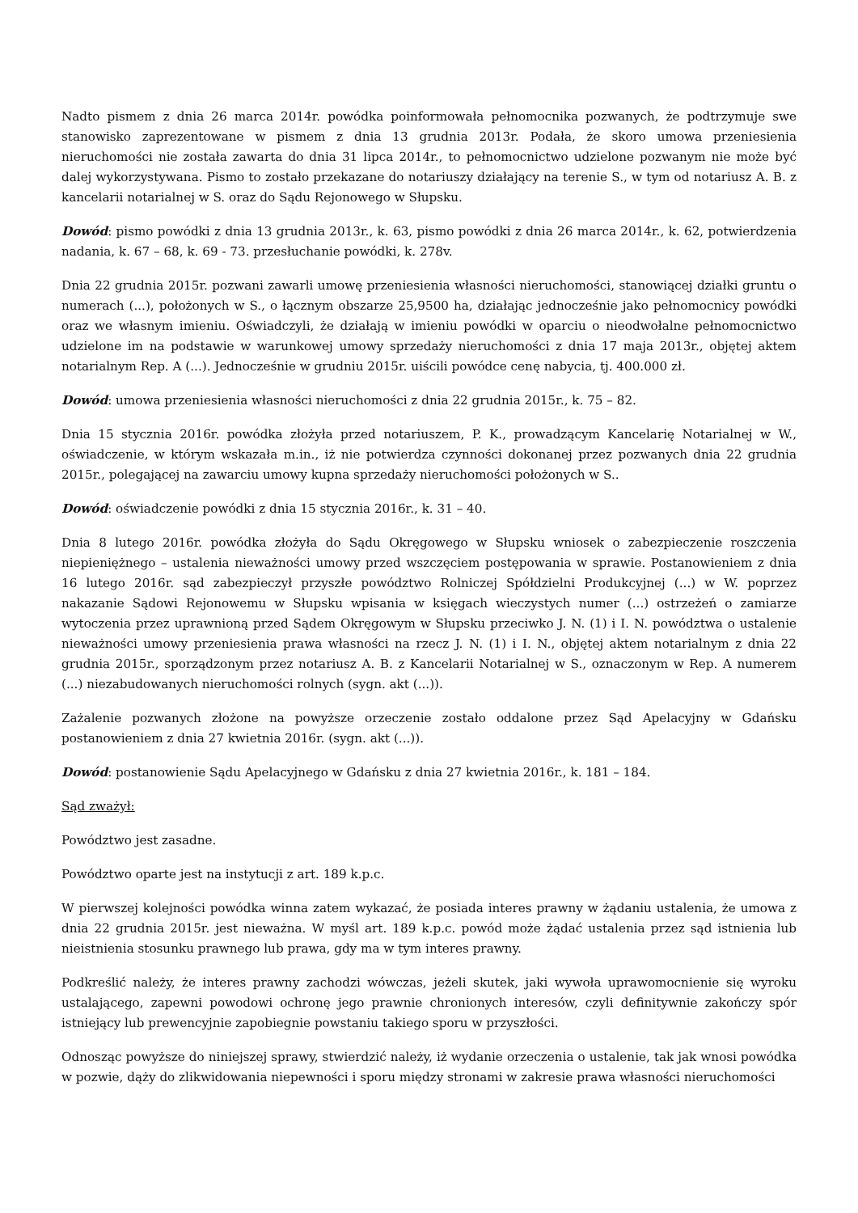Nadto pismem z dnia 26 marca 2014r. powódka poinformowała pełnomocnika pozwanych, że podtrzymuje swe stanowisko zaprezentowane w pismem z dnia 13 grudnia 2013r. Podała, że skoro umowa przeniesienia nieruchomości nie została zawarta do dnia 31 lipca 2014r., to pełnomocnictwo udzielone pozwanym nie może być dalej wykorzystywana. Pismo to zostało przekazane do notariuszy działający na terenie S., w tym od notariusz A. B. z kancelarii notarialnej w S. oraz do Sądu Rejonowego w Słupsku.
Dowód: pismo powódki z dnia 13 grudnia 2013r., k. 63, pismo powódki z dnia 26 marca 2014r., k. 62, potwierdzenia nadania, k. 67 – 68, k. 69 - 73. przesłuchanie powódki, k. 278v.
Dnia 22 grudnia 2015r. pozwani zawarli umowę przeniesienia własności nieruchomości, stanowiącej działki gruntu o numerach (...), położonych w S., o łącznym obszarze 25,9500 ha, działając jednocześnie jako pełnomocnicy powódki oraz we własnym imieniu. Oświadczyli, że działają w imieniu powódki w oparciu o nieodwołalne pełnomocnictwo udzielone im na podstawie w warunkowej umowy sprzedaży nieruchomości z dnia 17 maja 2013r., objętej aktem notarialnym Rep. A (...). Jednocześnie w grudniu 2015r. uiścili powódce cenę nabycia, tj. 400.000 zł.
Dowód: umowa przeniesienia własności nieruchomości z dnia 22 grudnia 2015r., k. 75 – 82.
Dnia 15 stycznia 2016r. powódka złożyła przed notariuszem, P. K., prowadzącym Kancelarię Notarialnej w W., oświadczenie, w którym wskazała m.in., iż nie potwierdza czynności dokonanej przez pozwanych dnia 22 grudnia 2015r., polegającej na zawarciu umowy kupna sprzedaży nieruchomości położonych w S..
Dowód: oświadczenie powódki z dnia 15 stycznia 2016r., k. 31 – 40.
Dnia 8 lutego 2016r. powódka złożyła do Sądu Okręgowego w Słupsku wniosek o zabezpieczenie roszczenia niepieniężnego – ustalenia nieważności umowy przed wszczęciem postępowania w sprawie. Postanowieniem z dnia 16 lutego 2016r. sąd zabezpieczył przyszłe powództwo Rolniczej Spółdzielni Produkcyjnej (...) w W. poprzez nakazanie Sądowi Rejonowemu w Słupsku wpisania w księgach wieczystych numer (...) ostrzeżeń o zamiarze wytoczenia przez uprawnioną przed Sądem Okręgowym w Słupsku przeciwko J. N. (1) i I. N. powództwa o ustalenie nieważności umowy przeniesienia prawa własności na rzecz J. N. (1) i I. N., objętej aktem notarialnym z dnia 22 grudnia 2015r., sporządzonym przez notariusz A. B. z Kancelarii Notarialnej w S., oznaczonym w Rep. A numerem (...) niezabudowanych nieruchomości rolnych (sygn. akt (...)).
Zażalenie pozwanych złożone na powyższe orzeczenie zostało oddalone przez Sąd Apelacyjny w Gdańsku postanowieniem z dnia 27 kwietnia 2016r. (sygn. akt (...)).
Dowód: postanowienie Sądu Apelacyjnego w Gdańsku z dnia 27 kwietnia 2016r., k. 181 – 184.
Sąd zważył:
Powództwo jest zasadne.
Powództwo oparte jest na instytucji z art. 189 k.p.c.
W pierwszej kolejności powódka winna zatem wykazać, że posiada interes prawny w żądaniu ustalenia, że umowa z dnia 22 grudnia 2015r. jest nieważna. W myśl art. 189 k.p.c. powód może żądać ustalenia przez sąd istnienia lub nieistnienia stosunku prawnego lub prawa, gdy ma w tym interes prawny.
Podkreślić należy, że interes prawny zachodzi wówczas, jeżeli skutek, jaki wywoła uprawomocnienie się wyroku ustalającego, zapewni powodowi ochronę jego prawnie chronionych interesów, czyli definitywnie zakończy spór istniejący lub prewencyjnie zapobiegnie powstaniu takiego sporu w przyszłości.
Odnosząc powyższe do niniejszej sprawy, stwierdzić należy, iż wydanie orzeczenia o ustalenie, tak jak wnosi powódka w pozwie, dąży do zlikwidowania niepewności i sporu między stronami w zakresie prawa własności nieruchomości